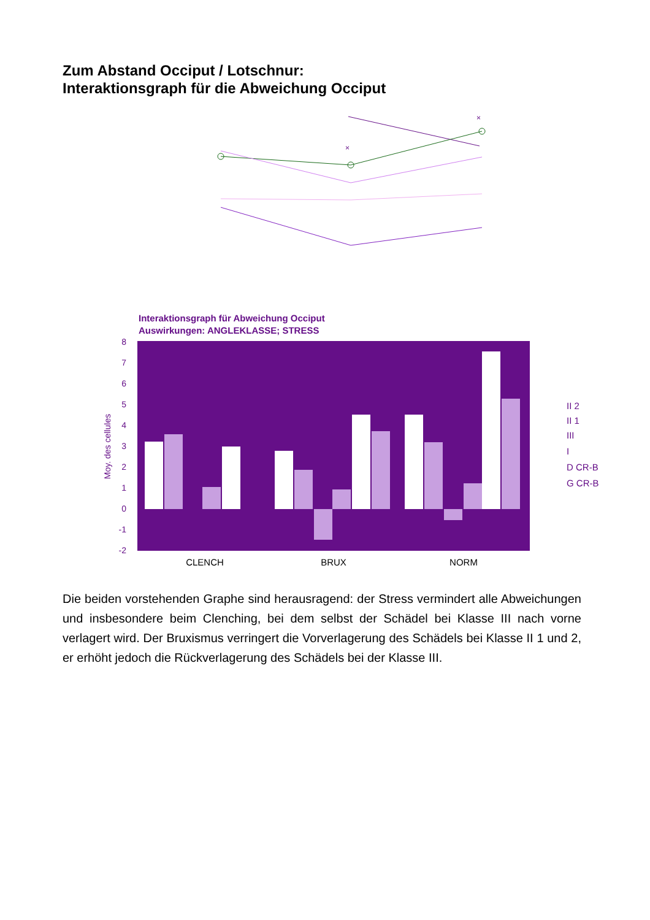Zum Abstand Occiput / Lotschnur:
Interaktionsgraph für die Abweichung Occiput
×
×
Interaktionsgraph für Abweichung Occiput
Auswirkungen: ANGLEKLASSE; STRESS
8
7
6
5
4
3
2
1
0
-1
-2
Moy. des cellules
CLENCH
BRUX
NORM
II 2
II 1
III
I
D CR-B
G CR-B
Die beiden vorstehenden Graphe sind herausragend: der Stress vermindert alle Abweichungen und insbesondere beim Clenching, bei dem selbst der Schädel bei Klasse III nach vorne verlagert wird. Der Bruxismus verringert die Vorverlagerung des Schädels bei Klasse II 1 und 2, er erhöht jedoch die Rückverlagerung des Schädels bei der Klasse III.